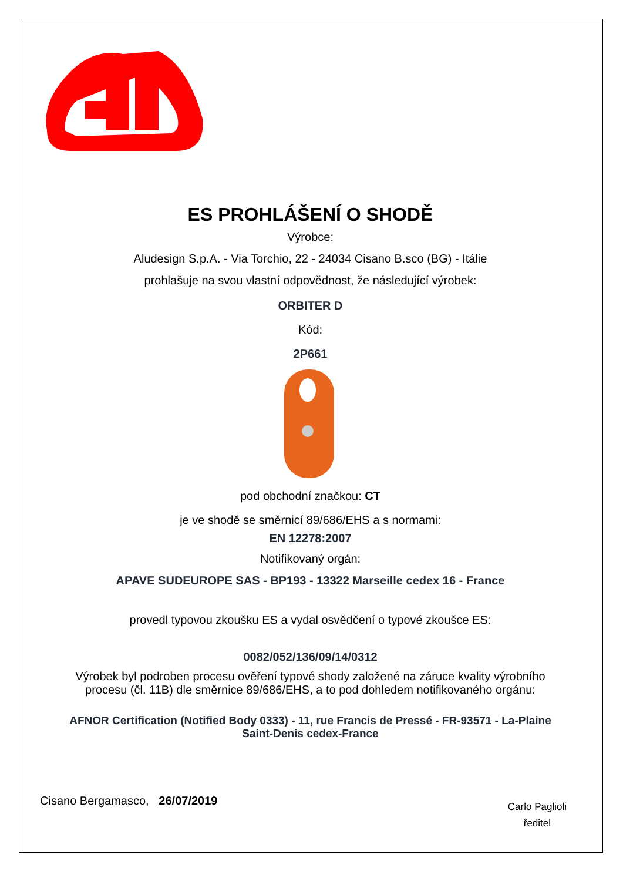ES PROHLÁŠENÍ O SHODĚ
Výrobce:
Aludesign S.p.A. - Via Torchio, 22 - 24034 Cisano B.sco (BG) - Itálie
prohlašuje na svou vlastní odpovědnost, že následující výrobek:
ORBITER D
Kód:
2P661
pod obchodní značkou: CT
je ve shodě se směrnicí 89/686/EHS a s normami:
EN 12278:2007
Notifikovaný orgán:
APAVE SUDEUROPE SAS - BP193 - 13322 Marseille cedex 16 - France
provedl typovou zkoušku ES a vydal osvědčení o typové zkoušce ES:
0082/052/136/09/14/0312
Výrobek byl podroben procesu ověření typové shody založené na záruce kvality výrobního
procesu (čl. 11B) dle směrnice 89/686/EHS, a to pod dohledem notifikovaného orgánu:
AFNOR Certification (Notified Body 0333) - 11, rue Francis de Pressé - FR-93571 - La-Plaine
Saint-Denis cedex-France
Cisano Bergamasco, 26/07/2019
Carlo Paglioli
ředitel